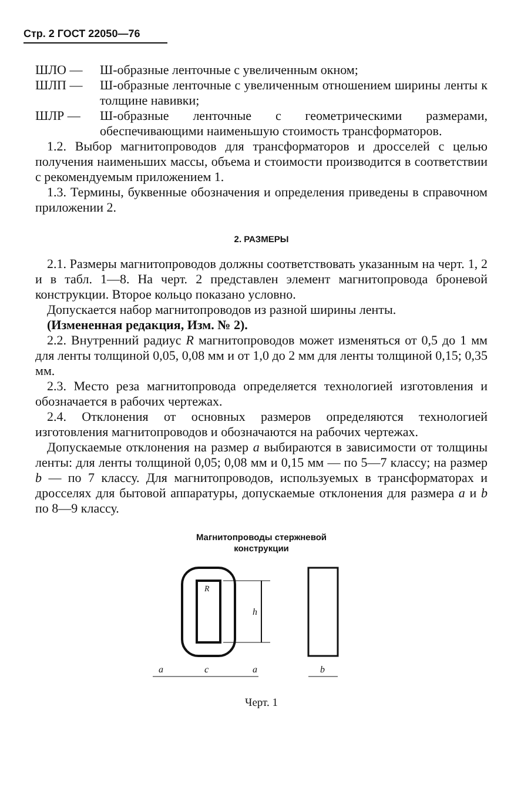Стр. 2 ГОСТ 22050—76
ШЛО — Ш-образные ленточные с увеличенным окном;
ШЛП — Ш-образные ленточные с увеличенным отношением ширины ленты к толщине навивки;
ШЛР — Ш-образные ленточные с геометрическими размерами, обеспечивающими наименьшую стоимость трансформаторов.
1.2. Выбор магнитопроводов для трансформаторов и дросселей с целью получения наименьших массы, объема и стоимости производится в соответствии с рекомендуемым приложением 1.
1.3. Термины, буквенные обозначения и определения приведены в справочном приложении 2.
2. РАЗМЕРЫ
2.1. Размеры магнитопроводов должны соответствовать указанным на черт. 1, 2 и в табл. 1—8. На черт. 2 представлен элемент магнитопровода броневой конструкции. Второе кольцо показано условно.
Допускается набор магнитопроводов из разной ширины ленты.
(Измененная редакция, Изм. № 2).
2.2. Внутренний радиус R магнитопроводов может изменяться от 0,5 до 1 мм для ленты толщиной 0,05, 0,08 мм и от 1,0 до 2 мм для ленты толщиной 0,15; 0,35 мм.
2.3. Место реза магнитопровода определяется технологией изготовления и обозначается в рабочих чертежах.
2.4. Отклонения от основных размеров определяются технологией изготовления магнитопроводов и обозначаются на рабочих чертежах.
Допускаемые отклонения на размер a выбираются в зависимости от толщины ленты: для ленты толщиной 0,05; 0,08 мм и 0,15 мм — по 5—7 классу; на размер b — по 7 классу. Для магнитопроводов, используемых в трансформаторах и дросселях для бытовой аппаратуры, допускаемые отклонения для размера a и b по 8—9 классу.
Магнитопроводы стержневой
конструкции
h
R
a
c
a
b
Черт. 1